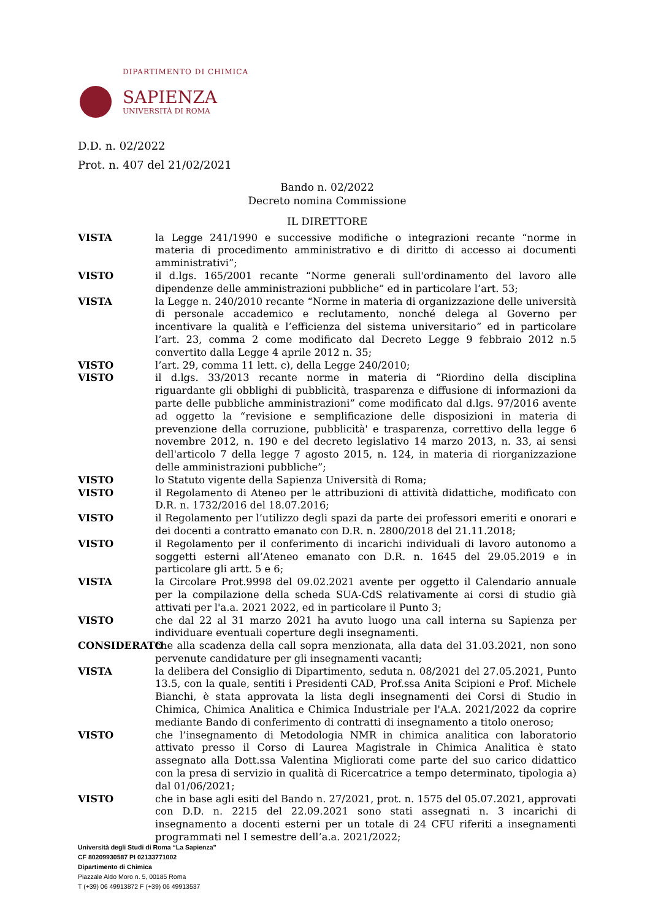DIPARTIMENTO DI CHIMICA
SAPIENZA
UNIVERSITÀ DI ROMA
D.D. n. 02/2022
Prot. n. 407 del 21/02/2021
Bando n. 02/2022
Decreto nomina Commissione
IL DIRETTORE
VISTA la Legge 241/1990 e successive modifiche o integrazioni recante “norme in materia di procedimento amministrativo e di diritto di accesso ai documenti amministrativi”;
VISTO il d.lgs. 165/2001 recante “Norme generali sull'ordinamento del lavoro alle dipendenze delle amministrazioni pubbliche” ed in particolare l’art. 53;
VISTA la Legge n. 240/2010 recante “Norme in materia di organizzazione delle università di personale accademico e reclutamento, nonché delega al Governo per incentivare la qualità e l’efficienza del sistema universitario” ed in particolare l’art. 23, comma 2 come modificato dal Decreto Legge 9 febbraio 2012 n.5 convertito dalla Legge 4 aprile 2012 n. 35;
VISTO l’art. 29, comma 11 lett. c), della Legge 240/2010;
VISTO il d.lgs. 33/2013 recante norme in materia di “Riordino della disciplina riguardante gli obblighi di pubblicità, trasparenza e diffusione di informazioni da parte delle pubbliche amministrazioni” come modificato dal d.lgs. 97/2016 avente ad oggetto la “revisione e semplificazione delle disposizioni in materia di prevenzione della corruzione, pubblicità' e trasparenza, correttivo della legge 6 novembre 2012, n. 190 e del decreto legislativo 14 marzo 2013, n. 33, ai sensi dell'articolo 7 della legge 7 agosto 2015, n. 124, in materia di riorganizzazione delle amministrazioni pubbliche”;
VISTO lo Statuto vigente della Sapienza Università di Roma;
VISTO il Regolamento di Ateneo per le attribuzioni di attività didattiche, modificato con D.R. n. 1732/2016 del 18.07.2016;
VISTO il Regolamento per l’utilizzo degli spazi da parte dei professori emeriti e onorari e dei docenti a contratto emanato con D.R. n. 2800/2018 del 21.11.2018;
VISTO il Regolamento per il conferimento di incarichi individuali di lavoro autonomo a soggetti esterni all’Ateneo emanato con D.R. n. 1645 del 29.05.2019 e in particolare gli artt. 5 e 6;
VISTA la Circolare Prot.9998 del 09.02.2021 avente per oggetto il Calendario annuale per la compilazione della scheda SUA-CdS relativamente ai corsi di studio già attivati per l'a.a. 2021 2022, ed in particolare il Punto 3;
VISTO che dal 22 al 31 marzo 2021 ha avuto luogo una call interna su Sapienza per individuare eventuali coperture degli insegnamenti.
CONSIDERATO che alla scadenza della call sopra menzionata, alla data del 31.03.2021, non sono pervenute candidature per gli insegnamenti vacanti;
VISTA la delibera del Consiglio di Dipartimento, seduta n. 08/2021 del 27.05.2021, Punto 13.5, con la quale, sentiti i Presidenti CAD, Prof.ssa Anita Scipioni e Prof. Michele Bianchi, è stata approvata la lista degli insegnamenti dei Corsi di Studio in Chimica, Chimica Analitica e Chimica Industriale per l'A.A. 2021/2022 da coprire mediante Bando di conferimento di contratti di insegnamento a titolo oneroso;
VISTO che l’insegnamento di Metodologia NMR in chimica analitica con laboratorio attivato presso il Corso di Laurea Magistrale in Chimica Analitica è stato assegnato alla Dott.ssa Valentina Migliorati come parte del suo carico didattico con la presa di servizio in qualità di Ricercatrice a tempo determinato, tipologia a) dal 01/06/2021;
VISTO che in base agli esiti del Bando n. 27/2021, prot. n. 1575 del 05.07.2021, approvati con D.D. n. 2215 del 22.09.2021 sono stati assegnati n. 3 incarichi di insegnamento a docenti esterni per un totale di 24 CFU riferiti a insegnamenti programmati nel I semestre dell’a.a. 2021/2022;
Università degli Studi di Roma “La Sapienza”
CF 80209930587 PI 02133771002
Dipartimento di Chimica
Piazzale Aldo Moro n. 5, 00185 Roma
T (+39) 06 49913872 F (+39) 06 49913537